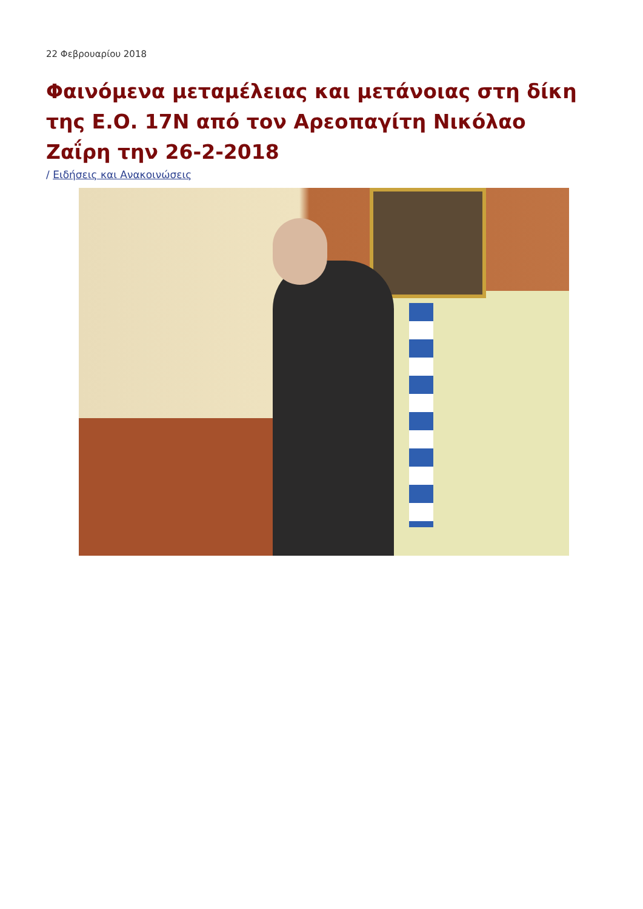22 Φεβρουαρίου 2018
Φαινόμενα μεταμέλειας και μετάνοιας στη δίκη της Ε.Ο. 17Ν από τον Αρεοπαγίτη Νικόλαο Ζαΐρη την 26-2-2018
/ Ειδήσεις και Ανακοινώσεις